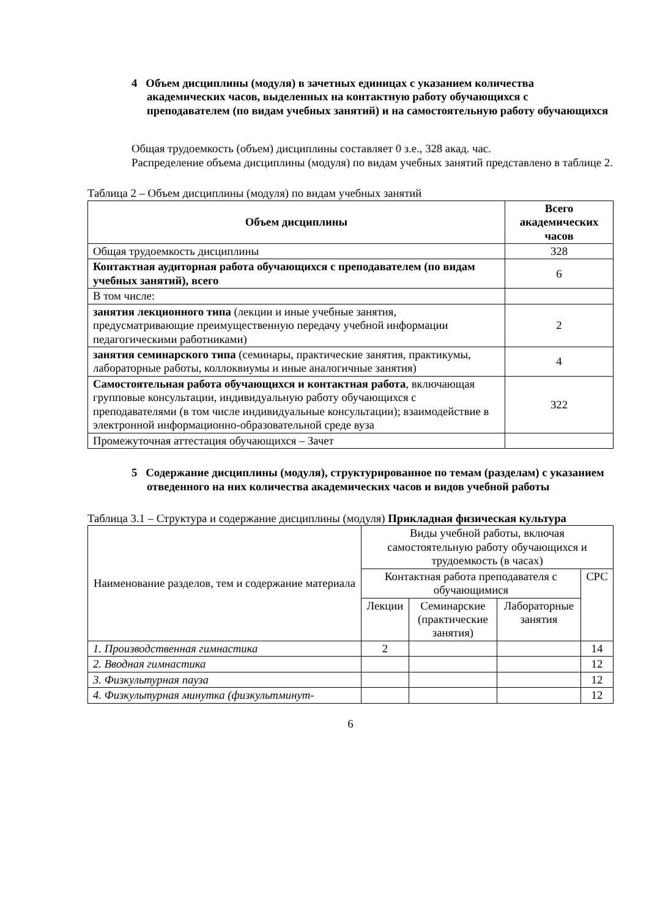4 Объем дисциплины (модуля) в зачетных единицах с указанием количества академических часов, выделенных на контактную работу обучающихся с преподавателем (по видам учебных занятий) и на самостоятельную работу обучающихся
Общая трудоемкость (объем) дисциплины составляет 0 з.е., 328 акад. час.
Распределение объема дисциплины (модуля) по видам учебных занятий представлено в таблице 2.
Таблица 2 – Объем дисциплины (модуля) по видам учебных занятий
| Объем дисциплины | Всего академических часов |
| --- | --- |
| Общая трудоемкость дисциплины | 328 |
| Контактная аудиторная работа обучающихся с преподавателем (по видам учебных занятий), всего | 6 |
| В том числе: | |
| занятия лекционного типа (лекции и иные учебные занятия, предусматривающие преимущественную передачу учебной информации педагогическими работниками) | 2 |
| занятия семинарского типа (семинары, практические занятия, практикумы, лабораторные работы, коллоквиумы и иные аналогичные занятия) | 4 |
| Самостоятельная работа обучающихся и контактная работа , включающая групповые консультации, индивидуальную работу обучающихся с преподавателями (в том числе индивидуальные консультации); взаимодействие в электронной информационно-образовательной среде вуза | 322 |
| Промежуточная аттестация обучающихся – Зачет | |
5 Содержание дисциплины (модуля), структурированное по темам (разделам) с указанием отведенного на них количества академических часов и видов учебной работы
Таблица 3.1 – Структура и содержание дисциплины (модуля) Прикладная физическая культура
| Наименование разделов, тем и содержание материала | Виды учебной работы, включая самостоятельную работу обучающихся и трудоемкость (в часах) | | | |
| | Контактная работа преподавателя с обучающимися | | | СРС |
| | Лекции | Семинарские (практические занятия) | Лабораторные занятия | |
| 1. Производственная гимнастика | 2 | | | 14 |
| 2. Вводная гимнастика | | | | 12 |
| 3. Физкультурная пауза | | | | 12 |
| 4. Физкультурная минутка (физкультминут- | | | | 12 |
6